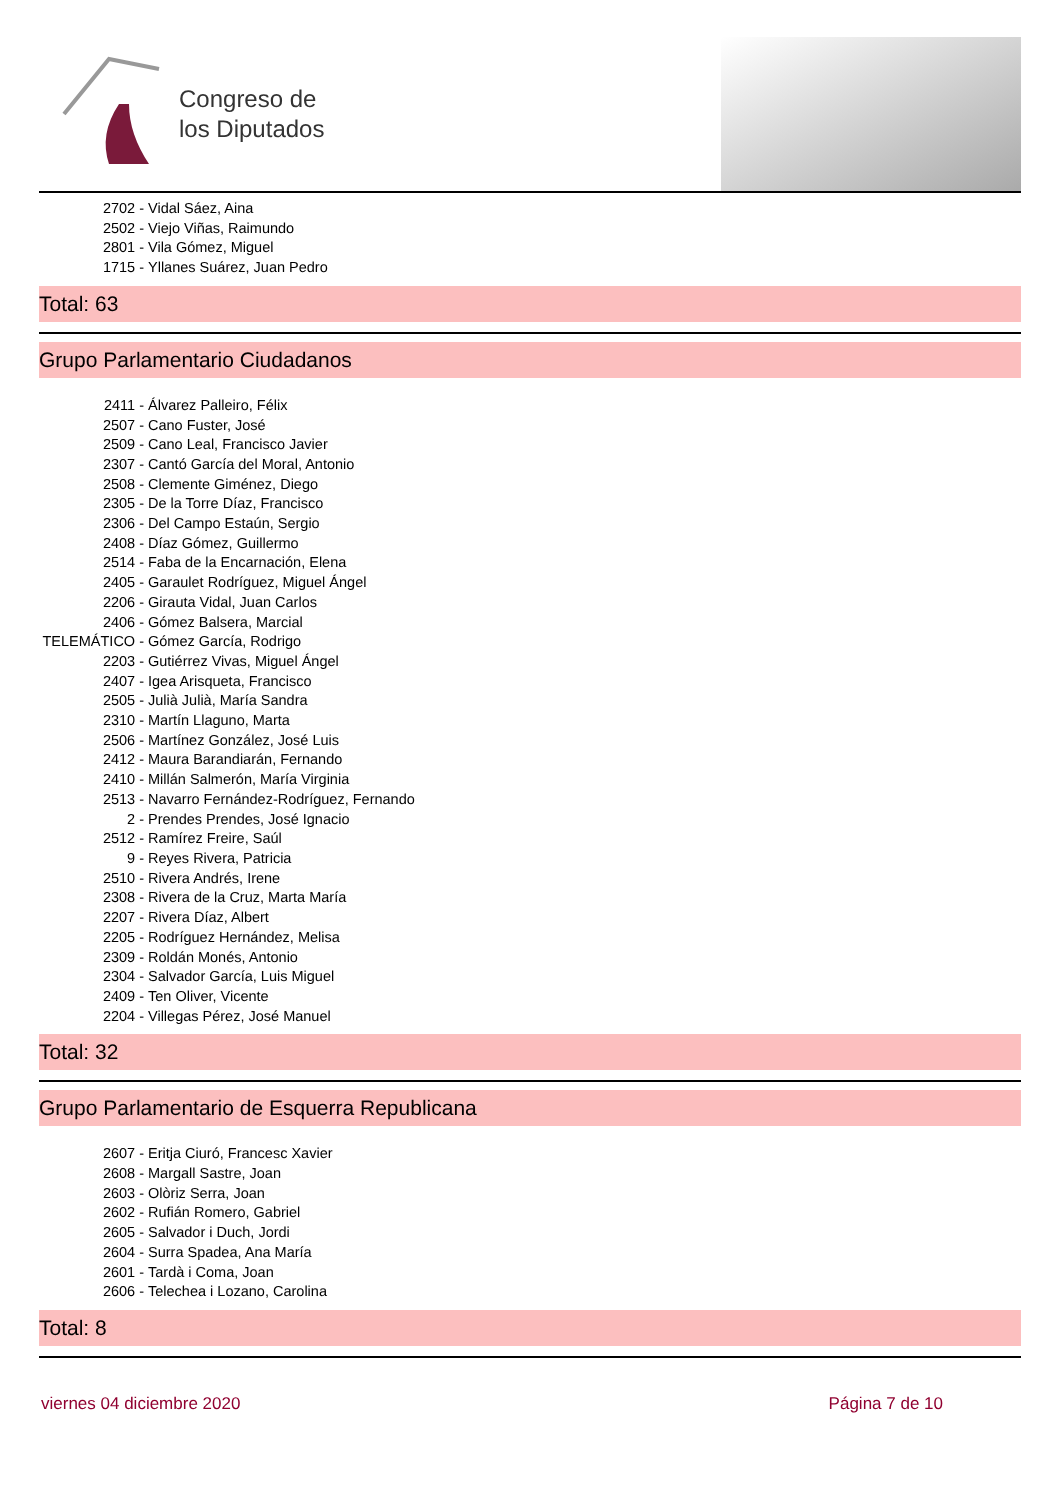Congreso de
los Diputados
2702 - Vidal Sáez, Aina
2502 - Viejo Viñas, Raimundo
2801 - Vila Gómez, Miguel
1715 - Yllanes Suárez, Juan Pedro
Total: 63
Grupo Parlamentario Ciudadanos
2411 - Álvarez Palleiro, Félix
2507 - Cano Fuster, José
2509 - Cano Leal, Francisco Javier
2307 - Cantó García del Moral, Antonio
2508 - Clemente Giménez, Diego
2305 - De la Torre Díaz, Francisco
2306 - Del Campo Estaún, Sergio
2408 - Díaz Gómez, Guillermo
2514 - Faba de la Encarnación, Elena
2405 - Garaulet Rodríguez, Miguel Ángel
2206 - Girauta Vidal, Juan Carlos
2406 - Gómez Balsera, Marcial
TELEMÁTICO - Gómez García, Rodrigo
2203 - Gutiérrez Vivas, Miguel Ángel
2407 - Igea Arisqueta, Francisco
2505 - Julià Julià, María Sandra
2310 - Martín Llaguno, Marta
2506 - Martínez González, José Luis
2412 - Maura Barandiarán, Fernando
2410 - Millán Salmerón, María Virginia
2513 - Navarro Fernández-Rodríguez, Fernando
2 - Prendes Prendes, José Ignacio
2512 - Ramírez Freire, Saúl
9 - Reyes Rivera, Patricia
2510 - Rivera Andrés, Irene
2308 - Rivera de la Cruz, Marta María
2207 - Rivera Díaz, Albert
2205 - Rodríguez Hernández, Melisa
2309 - Roldán Monés, Antonio
2304 - Salvador García, Luis Miguel
2409 - Ten Oliver, Vicente
2204 - Villegas Pérez, José Manuel
Total: 32
Grupo Parlamentario de Esquerra Republicana
2607 - Eritja Ciuró, Francesc Xavier
2608 - Margall Sastre, Joan
2603 - Olòriz Serra, Joan
2602 - Rufián Romero, Gabriel
2605 - Salvador i Duch, Jordi
2604 - Surra Spadea, Ana María
2601 - Tardà i Coma, Joan
2606 - Telechea i Lozano, Carolina
Total: 8
viernes 04 diciembre 2020 Página 7 de 10